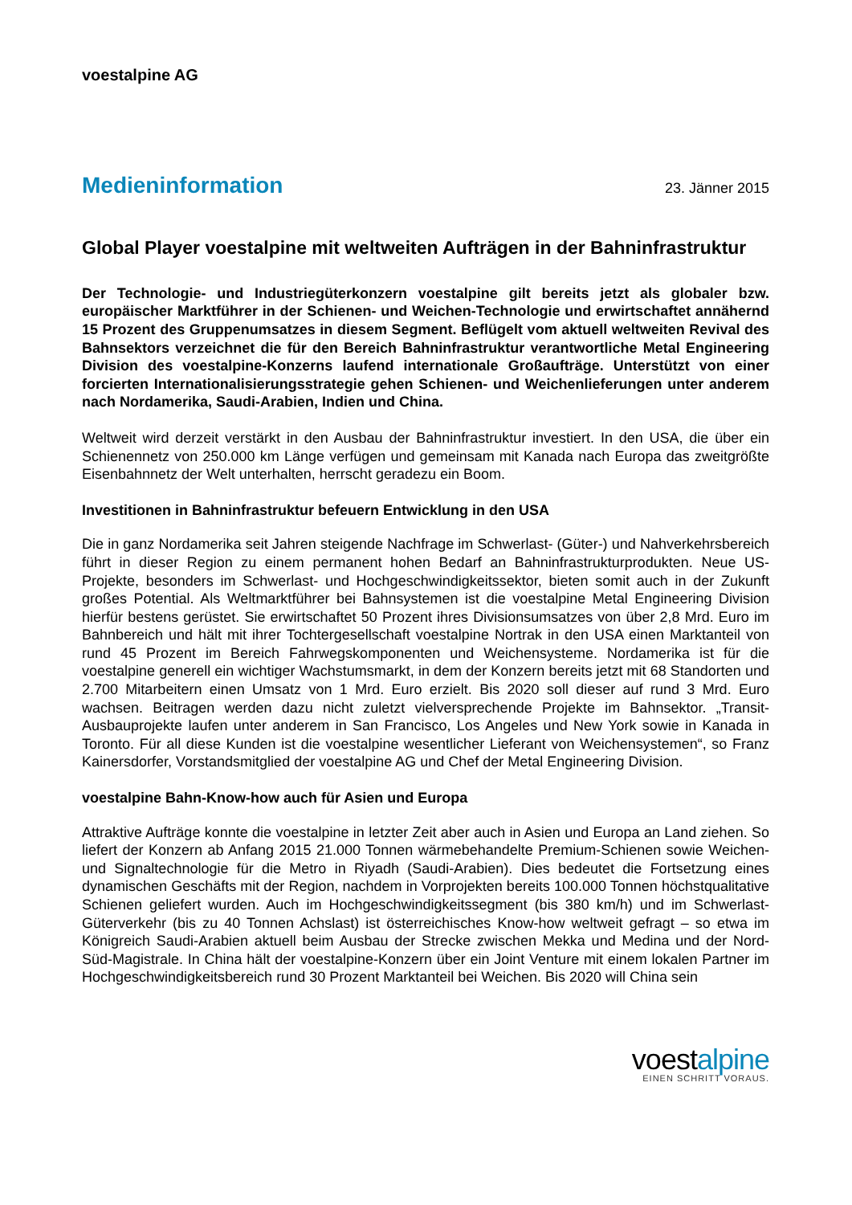voestalpine AG
Medieninformation
23. Jänner 2015
Global Player voestalpine mit weltweiten Aufträgen in der Bahninfrastruktur
Der Technologie- und Industriegüterkonzern voestalpine gilt bereits jetzt als globaler bzw. europäischer Marktführer in der Schienen- und Weichen-Technologie und erwirtschaftet annähernd 15 Prozent des Gruppenumsatzes in diesem Segment. Beflügelt vom aktuell weltweiten Revival des Bahnsektors verzeichnet die für den Bereich Bahninfrastruktur verantwortliche Metal Engineering Division des voestalpine-Konzerns laufend internationale Großaufträge. Unterstützt von einer forcierten Internationalisierungsstrategie gehen Schienen- und Weichenlieferungen unter anderem nach Nordamerika, Saudi-Arabien, Indien und China.
Weltweit wird derzeit verstärkt in den Ausbau der Bahninfrastruktur investiert. In den USA, die über ein Schienennetz von 250.000 km Länge verfügen und gemeinsam mit Kanada nach Europa das zweitgrößte Eisenbahnnetz der Welt unterhalten, herrscht geradezu ein Boom.
Investitionen in Bahninfrastruktur befeuern Entwicklung in den USA
Die in ganz Nordamerika seit Jahren steigende Nachfrage im Schwerlast- (Güter-) und Nahverkehrsbereich führt in dieser Region zu einem permanent hohen Bedarf an Bahninfrastrukturprodukten. Neue US-Projekte, besonders im Schwerlast- und Hochgeschwindigkeitssektor, bieten somit auch in der Zukunft großes Potential. Als Weltmarktführer bei Bahnsystemen ist die voestalpine Metal Engineering Division hierfür bestens gerüstet. Sie erwirtschaftet 50 Prozent ihres Divisionsumsatzes von über 2,8 Mrd. Euro im Bahnbereich und hält mit ihrer Tochtergesellschaft voestalpine Nortrak in den USA einen Marktanteil von rund 45 Prozent im Bereich Fahrwegskomponenten und Weichensysteme. Nordamerika ist für die voestalpine generell ein wichtiger Wachstumsmarkt, in dem der Konzern bereits jetzt mit 68 Standorten und 2.700 Mitarbeitern einen Umsatz von 1 Mrd. Euro erzielt. Bis 2020 soll dieser auf rund 3 Mrd. Euro wachsen. Beitragen werden dazu nicht zuletzt vielversprechende Projekte im Bahnsektor. „Transit-Ausbauprojekte laufen unter anderem in San Francisco, Los Angeles und New York sowie in Kanada in Toronto. Für all diese Kunden ist die voestalpine wesentlicher Lieferant von Weichensystemen“, so Franz Kainersdorfer, Vorstandsmitglied der voestalpine AG und Chef der Metal Engineering Division.
voestalpine Bahn-Know-how auch für Asien und Europa
Attraktive Aufträge konnte die voestalpine in letzter Zeit aber auch in Asien und Europa an Land ziehen. So liefert der Konzern ab Anfang 2015 21.000 Tonnen wärmebehandelte Premium-Schienen sowie Weichen- und Signaltechnologie für die Metro in Riyadh (Saudi-Arabien). Dies bedeutet die Fortsetzung eines dynamischen Geschäfts mit der Region, nachdem in Vorprojekten bereits 100.000 Tonnen höchstqualitative Schienen geliefert wurden. Auch im Hochgeschwindigkeitssegment (bis 380 km/h) und im Schwerlast-Güterverkehr (bis zu 40 Tonnen Achslast) ist österreichisches Know-how weltweit gefragt – so etwa im Königreich Saudi-Arabien aktuell beim Ausbau der Strecke zwischen Mekka und Medina und der Nord-Süd-Magistrale. In China hält der voestalpine-Konzern über ein Joint Venture mit einem lokalen Partner im Hochgeschwindigkeitsbereich rund 30 Prozent Marktanteil bei Weichen. Bis 2020 will China sein
voestalpine
EINEN SCHRITT VORAUS.